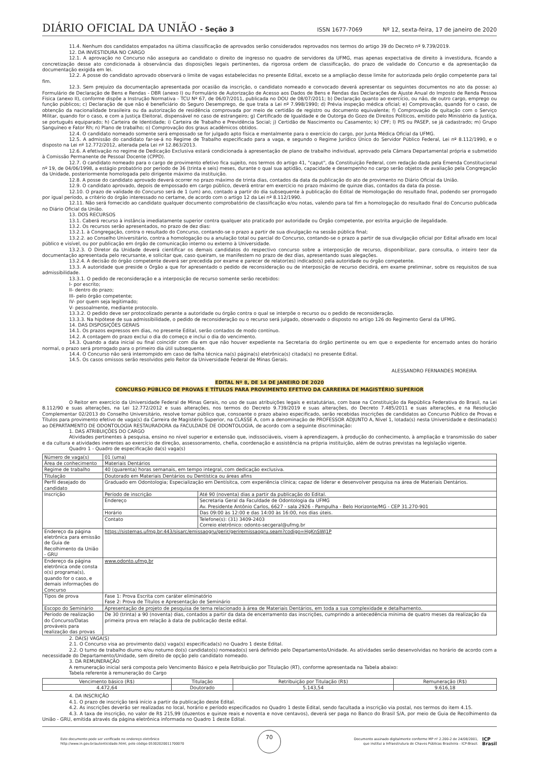DIÁRIO OFICIAL DA UNIÃO - Seção 3
ISSN 1677-7069 Nº 12, sexta-feira, 17 de janeiro de 2020
11.4. Nenhum dos candidatos empatados na última classificação de aprovados serão considerados reprovados nos termos do artigo 39 do Decreto nº 9.739/2019.
12. DA INVESTIDURA NO CARGO
12.1. A aprovação no Concurso não assegura ao candidato o direito de ingresso no quadro de servidores da UFMG, mas apenas expectativa de direito à investidura, ficando a concretização desse ato condicionada à observância das disposições legais pertinentes, da rigorosa ordem de classificação, do prazo de validade do Concurso e da apresentação da documentação exigida em lei.
12.2. A posse do candidato aprovado observará o limite de vagas estabelecidas no presente Edital, exceto se a ampliação desse limite for autorizada pelo órgão competente para tal fim.
12.3. Sem prejuízo da documentação apresentada por ocasião da inscrição, o candidato nomeado e convocado deverá apresentar os seguintes documentos no ato da posse: a) Formulário de Declaração de Bens e Rendas - DBR (anexo I) ou Formulário de Autorização de Acesso aos Dados de Bens e Rendas das Declarações de Ajuste Anual do Imposto de Renda Pessoa Física (anexo II), conforme dispõe a Instrução Normativa - TCU Nº 67, de 06/07/2011, publicada no DOU de 08/07/2011; b) Declaração quanto ao exercício, ou não, de outro cargo, emprego ou função públicos; c) Declaração de que não é beneficiário do Seguro Desemprego, de que trata a Lei nº 7.998/1990; d) Prévia inspeção médica oficial; e) Comprovação, quando for o caso, de obtenção da nacionalidade brasileira ou da autorização de residência comprovada por meio de certidão de registro ou documento equivalente; f) Comprovação de quitação com o Serviço Militar, quando for o caso, e com a Justiça Eleitoral, dispensável no caso de estrangeiro; g) Certificado de Igualdade e de Outorga do Gozo de Direitos Políticos, emitido pelo Ministério da Justiça, se português equiparado; h) Carteira de Identidade; i) Carteira de Trabalho e Previdência Social; j) Certidão de Nascimento ou Casamento; k) CPF; l) PIS ou PASEP, se já cadastrado; m) Grupo Sanguíneo e Fator Rh; n) Plano de trabalho; o) Comprovação dos graus acadêmicos obtidos.
12.4. O candidato nomeado somente será empossado se for julgado apto física e mentalmente para o exercício do cargo, por Junta Médica Oficial da UFMG.
12.5. A admissão do candidato far-se-á no Regime de Trabalho especificado para a vaga, e segundo o Regime Jurídico Único do Servidor Público Federal, Lei nº 8.112/1990, e o disposto na Lei nº 12.772/2012, alterada pela Lei nº 12.863/2013.
12.6. A efetivação no regime de Dedicação Exclusiva estará condicionada à apresentação de plano de trabalho individual, aprovado pela Câmara Departamental própria e submetido à Comissão Permanente de Pessoal Docente (CPPD).
12.7. O candidato nomeado para o cargo de provimento efetivo fica sujeito, nos termos do artigo 41, "caput", da Constituição Federal, com redação dada pela Emenda Constitucional nº 19, de 04/06/1998, a estágio probatório por período de 36 (trinta e seis) meses, durante o qual sua aptidão, capacidade e desempenho no cargo serão objetos de avaliação pela Congregação da Unidade, posteriormente homologada pelo dirigente máximo da instituição.
12.8. A posse do candidato aprovado deverá ocorrer no prazo máximo de trinta dias, contados da data da publicação do ato de provimento no Diário Oficial da União.
12.9. O candidato aprovado, depois de empossado em cargo público, deverá entrar em exercício no prazo máximo de quinze dias, contados da data da posse.
12.10. O prazo de validade do Concurso será de 1 (um) ano, contado a partir do dia subsequente à publicação do Edital de Homologação do resultado final, podendo ser prorrogado por igual período, a critério do órgão interessado no certame, de acordo com o artigo 12 da Lei nº 8.112/1990.
12.11. Não será fornecido ao candidato qualquer documento comprobatório de classificação e/ou notas, valendo para tal fim a homologação do resultado final do Concurso publicada no Diário Oficial da União.
13. DOS RECURSOS
13.1. Caberá recurso à instância imediatamente superior contra qualquer ato praticado por autoridade ou Órgão competente, por estrita arguição de ilegalidade.
13.2. Os recursos serão apresentados, no prazo de dez dias:
13.2.1. à Congregação, contra o resultado do Concurso, contando-se o prazo a partir de sua divulgação na sessão pública final;
13.2.2. ao Conselho Universitário, contra a homologação ou a anulação total ou parcial do Concurso, contando-se o prazo a partir de sua divulgação oficial por Edital afixado em local público e visível, ou por publicação em órgão de comunicação interno ou externo à Universidade.
13.2.3. O Diretor da Unidade deverá cientificar os demais candidatos do respectivo concurso sobre a interposição de recurso, disponibilizar, para consulta, o inteiro teor da documentação apresentada pelo recursante, e solicitar que, caso queiram, se manifestem no prazo de dez dias, apresentando suas alegações.
13.2.4. A decisão do órgão competente deverá ser precedida por exame e parecer de relator(es) indicado(s) pela autoridade ou órgão competente.
13.3. A autoridade que preside o Órgão a que for apresentado o pedido de reconsideração ou de interposição de recurso decidirá, em exame preliminar, sobre os requisitos de sua admissibilidade.
13.3.1. O pedido de reconsideração e a interposição de recurso somente serão recebidos:
I- por escrito;
II- dentro do prazo;
III- pelo órgão competente;
IV- por quem seja legitimado;
V- pessoalmente, mediante protocolo.
13.3.2. O pedido deve ser protocolizado perante a autoridade ou órgão contra o qual se interpõe o recurso ou o pedido de reconsideração.
13.3.3. Na hipótese de sua admissibilidade, o pedido de reconsideração ou o recurso será julgado, observado o disposto no artigo 126 do Regimento Geral da UFMG.
14. DAS DISPOSIÇÕES GERAIS
14.1. Os prazos expressos em dias, no presente Edital, serão contados de modo contínuo.
14.2. A contagem do prazo exclui o dia do começo e inclui o dia do vencimento.
14.3. Quando a data inicial ou final coincidir com dia em que não houver expediente na Secretaria do órgão pertinente ou em que o expediente for encerrado antes do horário normal, o prazo será prorrogado para o primeiro dia útil subsequente.
14.4. O Concurso não será interrompido em caso de falha técnica na(s) página(s) eletrônica(s) citada(s) no presente Edital.
14.5. Os casos omissos serão resolvidos pelo Reitor da Universidade Federal de Minas Gerais.
ALESSANDRO FERNANDES MOREIRA
EDITAL Nº 8, DE 14 DE JANEIRO DE 2020
CONCURSO PÚBLICO DE PROVAS E TÍTULOS PARA PROVIMENTO EFETIVO DA CARREIRA DE MAGISTÉRIO SUPERIOR
O Reitor em exercício da Universidade Federal de Minas Gerais, no uso de suas atribuições legais e estatutárias, com base na Constituição da República Federativa do Brasil, na Lei 8.112/90 e suas alterações, na Lei 12.772/2012 e suas alterações, nos termos do Decreto 9.739/2019 e suas alterações, do Decreto 7.485/2011 e suas alterações, e na Resolução Complementar 02/2013 do Conselho Universitário, resolve tornar público que, consoante o prazo abaixo especificado, serão recebidas inscrições de candidatos ao Concurso Público de Provas e Títulos para provimento efetivo de vaga(s) da Carreira de Magistério Superior, na CLASSE A, com a denominação de PROFESSOR ADJUNTO A, Nível 1, lotada(s) nesta Universidade e destinada(s) ao DEPARTAMENTO DE ODONTOLOGIA RESTAURADORA da FACULDADE DE ODONTOLOGIA, de acordo com a seguinte discriminação:
1. DAS ATRIBUIÇÕES DO CARGO
Atividades pertinentes à pesquisa, ensino no nível superior e extensão que, indissociáveis, visem à aprendizagem, à produção do conhecimento, à ampliação e transmissão do saber e da cultura e atividades inerentes ao exercício de direção, assessoramento, chefia, coordenação e assistência na própria instituição, além de outras previstas na legislação vigente.
Quadro 1 - Quadro de especificação da(s) vaga(s)
| Número de vaga(s) | 01 (uma) | |
| Área de conhecimento | Materiais Dentários | |
| Regime de trabalho | 40 (quarenta) horas semanais, em tempo integral, com dedicação exclusiva. | |
| Titulação | Doutorado em Materiais Dentários ou Dentística ou áreas afins | |
| Perfil desejado do candidato | Graduado em Odontologia; Especialização em Dentísitca, com experiência clínica; capaz de liderar e desenvolver pesquisa na área de Materiais Dentários. | |
| Inscrição | Período de inscrição | Até 90 (noventa) dias a partir da publicação do Edital. |
| | Endereço | Secretaria Geral da Faculdade de Odontologia da UFMG Av. Presidente Antônio Carlos, 6627 - sala 2926 - Pampulha - Belo Horizonte/MG - CEP 31.270-901 |
| | Horário | Das 09:00 às 12:00 e das 14:00 às 16:00, nos dias úteis. |
| | Contato | Telefone(s): (31) 3409-2403 Correio eletrônico: odonto-secgeral@ufmg.br |
| Endereço da página eletrônica para emissão de Guia de Recolhimento da União - GRU | https://sistemas.ufmg.br:443/sisarc/emissaogru/gerir/geriremissaogru.seam?codigo=HgKnSWJ1P | |
| Endereço da página eletrônica onde consta o(s) programa(s), quando for o caso, e demais informações do Concurso | www.odonto.ufmg.br | |
| Tipos de prova | Fase 1: Prova Escrita com caráter eliminatório Fase 2: Prova de Títulos e Apresentação de Seminário | |
| Escopo do Seminário | Apresentação de projeto de pesquisa de tema relacionado à área de Materiais Dentários, em toda a sua complexidade e detalhamento. | |
| Período de realização do Concurso/Datas prováveis para realização das provas | De 30 (trinta) a 90 (noventa) dias, contados a partir da data de encerramento das inscrições, cumprindo a antecedência mínima de quatro meses da realização da primeira prova em relação à data de publicação deste edital. | |
2. DA(S) VAGA(S)
2.1. O Concurso visa ao provimento da(s) vaga(s) especificada(s) no Quadro 1 deste Edital.
2.2. O turno de trabalho diurno e/ou noturno do(s) candidato(s) nomeado(s) será definido pelo Departamento/Unidade. As atividades serão desenvolvidas no horário de acordo com a necessidade do Departamento/Unidade, sem direito de opção pelo candidato nomeado.
3. DA REMUNERAÇÃO
A remuneração inicial será composta pelo Vencimento Básico e pela Retribuição por Titulação (RT), conforme apresentada na Tabela abaixo:
Tabela referente à remuneração do Cargo
| Vencimento básico (R$) | Titulação | Retribuição por Titulação (R$) | Remuneração (R$) |
| --- | --- | --- | --- |
| 4.472,64 | Doutorado | 5.143,54 | 9.616,18 |
4. DA INSCRIÇÃO
4.1. O prazo de inscrição terá início a partir da publicação deste Edital.
4.2. As inscrições deverão ser realizadas no local, horário e período especificados no Quadro 1 deste Edital, sendo facultada a inscrição via postal, nos termos do item 4.15.
4.3. A taxa de inscrição, no valor de R$ 215,99 (duzentos e quinze reais e noventa e nove centavos), deverá ser paga no Banco do Brasil S/A, por meio de Guia de Recolhimento da União - GRU, emitida através da página eletrônica informada no Quadro 1 deste Edital.
Este documento pode ser verificado no endereço eletrônico
http://www.in.gov.br/autenticidade.html, pelo código 05302020011700070
70
Documento assinado digitalmente conforme MP nº 2.200-2 de 24/08/2001,
que institui a Infraestrutura de Chaves Públicas Brasileira - ICP-Brasil.
ICP
Brasil